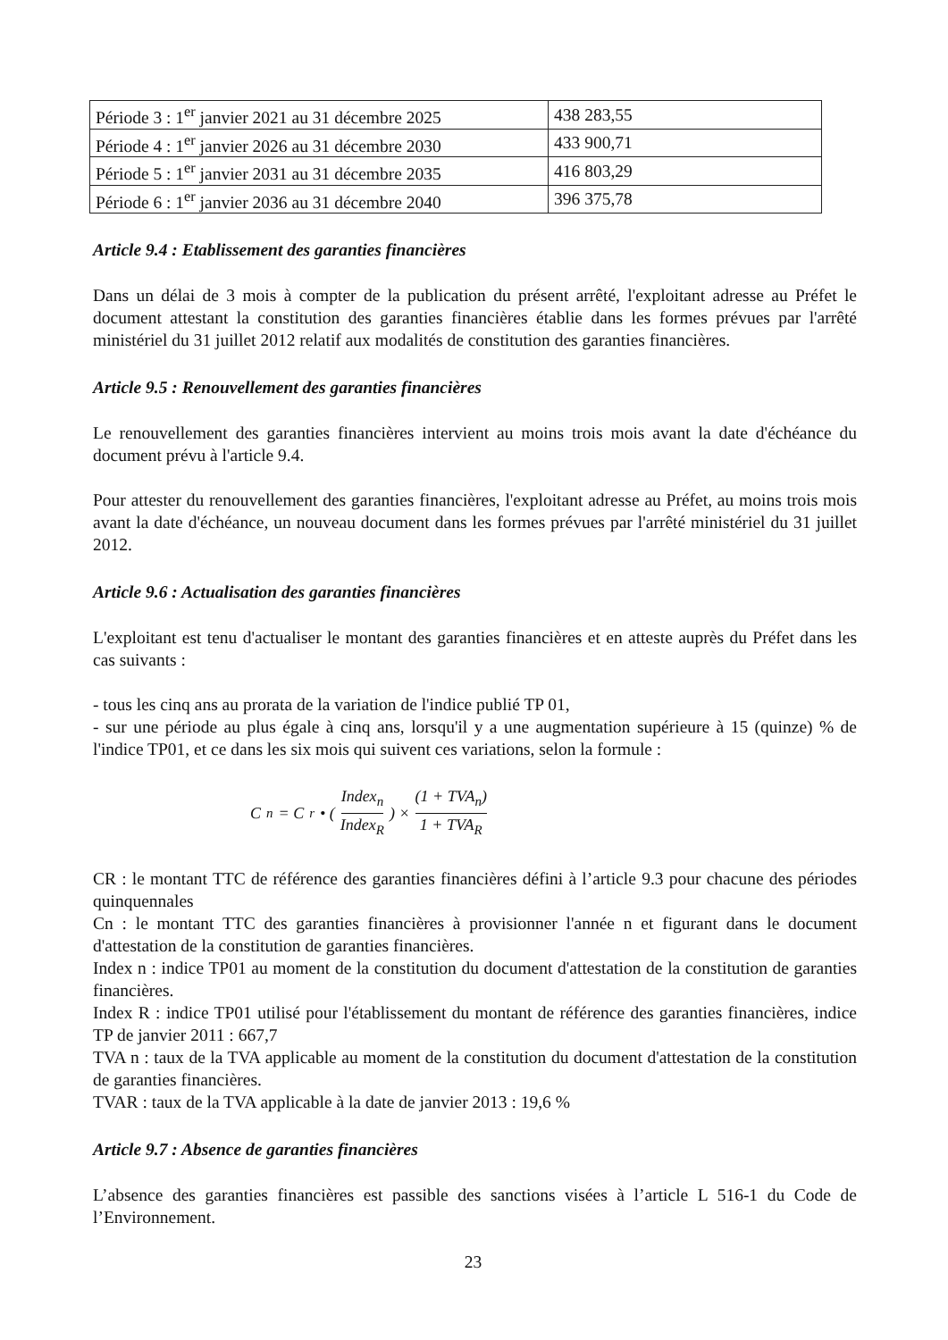| Période 3 : 1<sup>er</sup> janvier 2021 au 31 décembre 2025 | 438 283,55 |
| Période 4 : 1<sup>er</sup> janvier 2026 au 31 décembre 2030 | 433 900,71 |
| Période 5 : 1<sup>er</sup> janvier 2031 au 31 décembre 2035 | 416 803,29 |
| Période 6 : 1<sup>er</sup> janvier 2036 au 31 décembre 2040 | 396 375,78 |
Article 9.4 : Etablissement des garanties financières
Dans un délai de 3 mois à compter de la publication du présent arrêté, l'exploitant adresse au Préfet le document attestant la constitution des garanties financières établie dans les formes prévues par l'arrêté ministériel du 31 juillet 2012 relatif aux modalités de constitution des garanties financières.
Article 9.5 : Renouvellement des garanties financières
Le renouvellement des garanties financières intervient au moins trois mois avant la date d'échéance du document prévu à l'article 9.4.
Pour attester du renouvellement des garanties financières, l'exploitant adresse au Préfet, au moins trois mois avant la date d'échéance, un nouveau document dans les formes prévues par l'arrêté ministériel du 31 juillet 2012.
Article 9.6 : Actualisation des garanties financières
L'exploitant est tenu d'actualiser le montant des garanties financières et en atteste auprès du Préfet dans les cas suivants :
- tous les cinq ans au prorata de la variation de l'indice publié TP 01,
- sur une période au plus égale à cinq ans, lorsqu'il y a une augmentation supérieure à 15 (quinze) % de l'indice TP01, et ce dans les six mois qui suivent ces variations, selon la formule :
C<sub>n</sub> = C<sub>r</sub> • ( Index<sub>n</sub> Index<sub>R</sub> ) × (1 + TVA<sub>n</sub>) 1 + TVA<sub>R</sub>
CR : le montant TTC de référence des garanties financières défini à l’article 9.3 pour chacune des périodes quinquennales
Cn : le montant TTC des garanties financières à provisionner l'année n et figurant dans le document d'attestation de la constitution de garanties financières.
Index n : indice TP01 au moment de la constitution du document d'attestation de la constitution de garanties financières.
Index R : indice TP01 utilisé pour l'établissement du montant de référence des garanties financières, indice TP de janvier 2011 : 667,7
TVA n : taux de la TVA applicable au moment de la constitution du document d'attestation de la constitution de garanties financières.
TVAR : taux de la TVA applicable à la date de janvier 2013 : 19,6 %
Article 9.7 : Absence de garanties financières
L’absence des garanties financières est passible des sanctions visées à l’article L 516-1 du Code de l’Environnement.
23